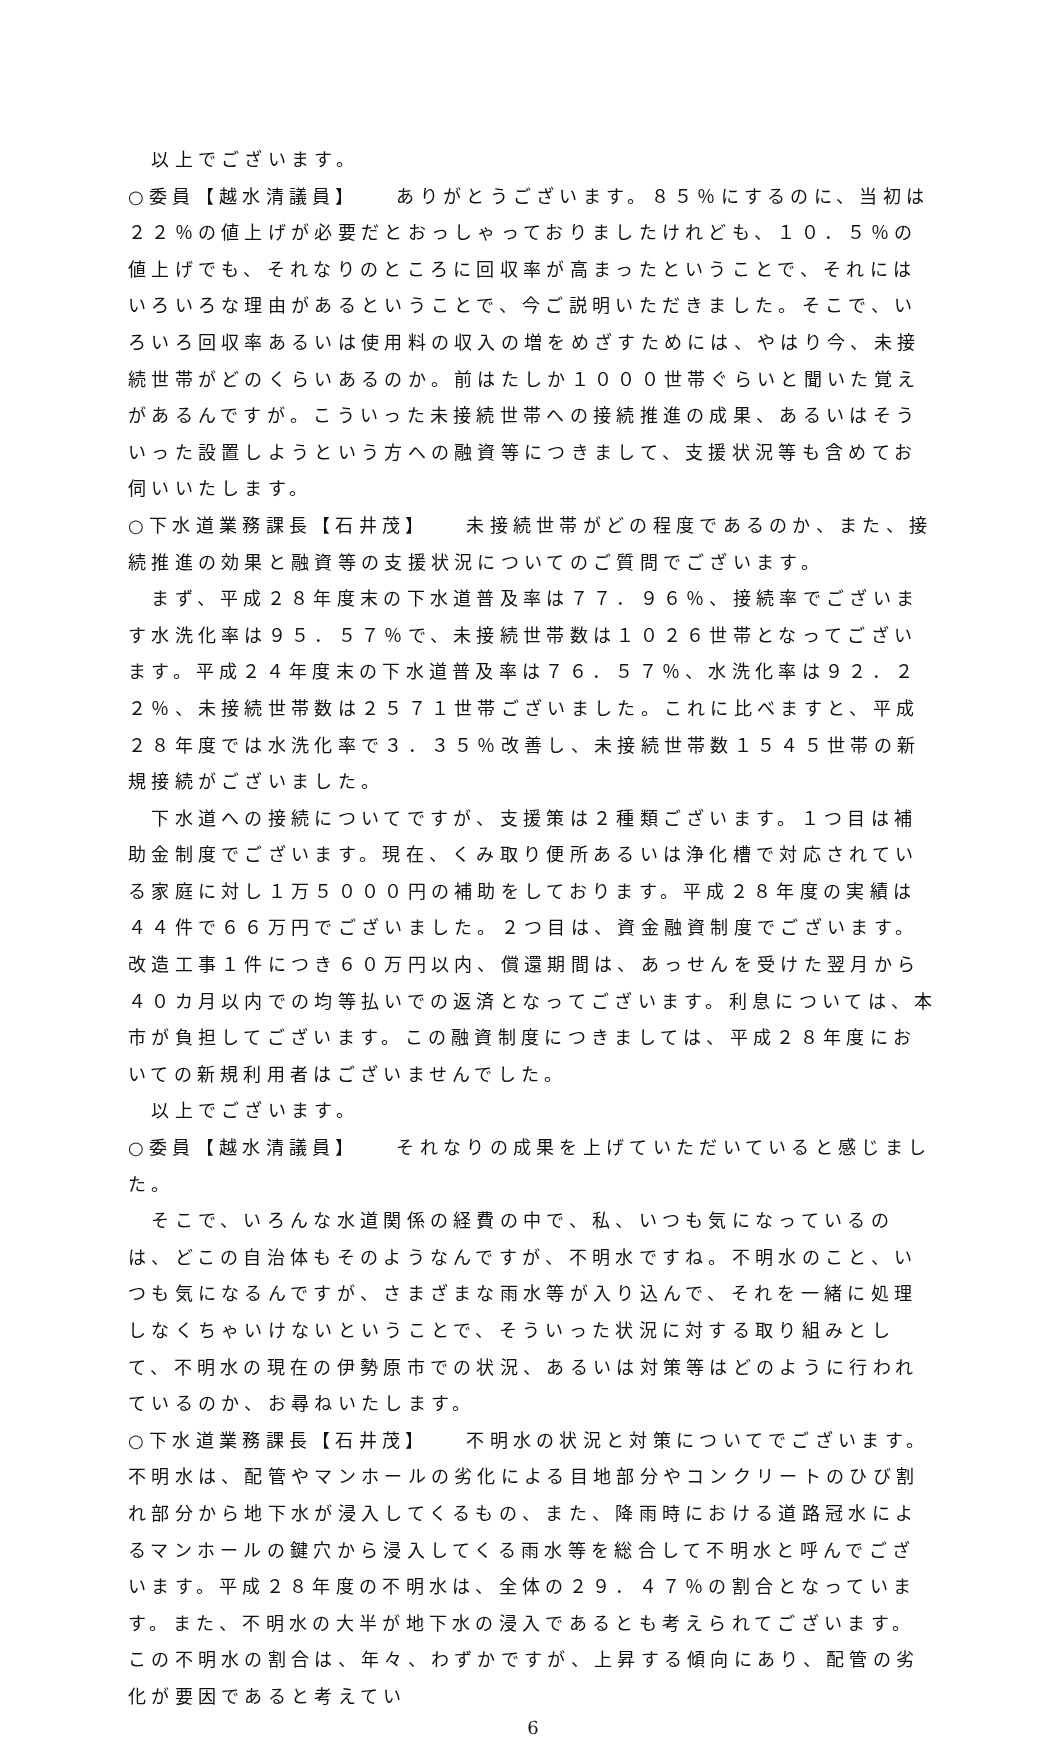以上でございます。
○委員【越水清議員】　　ありがとうございます。８５％にするのに、当初は２２％の値上げが必要だとおっしゃっておりましたけれども、１０．５％の値上げでも、それなりのところに回収率が高まったということで、それにはいろいろな理由があるということで、今ご説明いただきました。そこで、いろいろ回収率あるいは使用料の収入の増をめざすためには、やはり今、未接続世帯がどのくらいあるのか。前はたしか１０００世帯ぐらいと聞いた覚えがあるんですが。こういった未接続世帯への接続推進の成果、あるいはそういった設置しようという方への融資等につきまして、支援状況等も含めてお伺いいたします。
○下水道業務課長【石井茂】　　未接続世帯がどの程度であるのか、また、接続推進の効果と融資等の支援状況についてのご質問でございます。
　まず、平成２８年度末の下水道普及率は７７．９６％、接続率でございます水洗化率は９５．５７％で、未接続世帯数は１０２６世帯となってございます。平成２４年度末の下水道普及率は７６．５７％、水洗化率は９２．２２％、未接続世帯数は２５７１世帯ございました。これに比べますと、平成２８年度では水洗化率で３．３５％改善し、未接続世帯数１５４５世帯の新規接続がございました。
　下水道への接続についてですが、支援策は２種類ございます。１つ目は補助金制度でございます。現在、くみ取り便所あるいは浄化槽で対応されている家庭に対し１万５０００円の補助をしております。平成２８年度の実績は４４件で６６万円でございました。２つ目は、資金融資制度でございます。改造工事１件につき６０万円以内、償還期間は、あっせんを受けた翌月から４０カ月以内での均等払いでの返済となってございます。利息については、本市が負担してございます。この融資制度につきましては、平成２８年度においての新規利用者はございませんでした。
　以上でございます。
○委員【越水清議員】　　それなりの成果を上げていただいていると感じました。
　そこで、いろんな水道関係の経費の中で、私、いつも気になっているのは、どこの自治体もそのようなんですが、不明水ですね。不明水のこと、いつも気になるんですが、さまざまな雨水等が入り込んで、それを一緒に処理しなくちゃいけないということで、そういった状況に対する取り組みとして、不明水の現在の伊勢原市での状況、あるいは対策等はどのように行われているのか、お尋ねいたします。
○下水道業務課長【石井茂】　　不明水の状況と対策についてでございます。不明水は、配管やマンホールの劣化による目地部分やコンクリートのひび割れ部分から地下水が浸入してくるもの、また、降雨時における道路冠水によるマンホールの鍵穴から浸入してくる雨水等を総合して不明水と呼んでございます。平成２８年度の不明水は、全体の２９．４７％の割合となっています。また、不明水の大半が地下水の浸入であるとも考えられてございます。この不明水の割合は、年々、わずかですが、上昇する傾向にあり、配管の劣化が要因であると考えてい
6